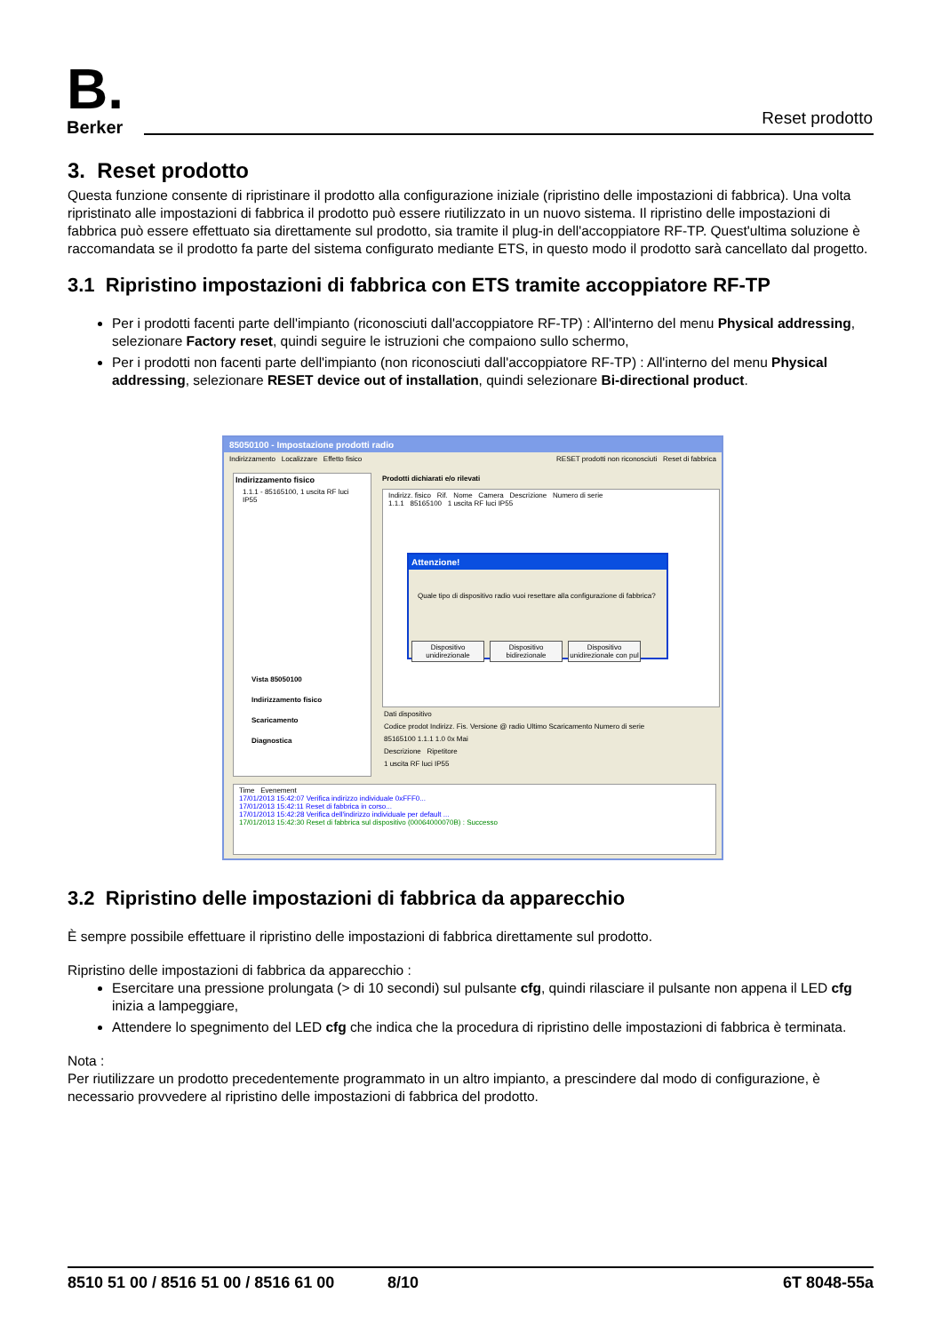B. Berker Reset prodotto
3. Reset prodotto
Questa funzione consente di ripristinare il prodotto alla configurazione iniziale (ripristino delle impostazioni di fabbrica). Una volta ripristinato alle impostazioni di fabbrica il prodotto può essere riutilizzato in un nuovo sistema. Il ripristino delle impostazioni di fabbrica può essere effettuato sia direttamente sul prodotto, sia tramite il plug-in dell'accoppiatore RF-TP. Quest'ultima soluzione è raccomandata se il prodotto fa parte del sistema configurato mediante ETS, in questo modo il prodotto sarà cancellato dal progetto.
3.1 Ripristino impostazioni di fabbrica con ETS tramite accoppiatore RF-TP
Per i prodotti facenti parte dell'impianto (riconosciuti dall'accoppiatore RF-TP) : All'interno del menu Physical addressing, selezionare Factory reset, quindi seguire le istruzioni che compaiono sullo schermo,
Per i prodotti non facenti parte dell'impianto (non riconosciuti dall'accoppiatore RF-TP) : All'interno del menu Physical addressing, selezionare RESET device out of installation, quindi selezionare Bi-directional product.
85050100 - Impostazione prodotti radio
Indirizzamento Localizzare Effetto fisico RESET prodotti non riconosciuti Reset di fabbrica
Indirizzamento fisico
1.1.1 - 85165100, 1 uscita RF luci IP55
Vista 85050100
Indirizzamento fisico
Scaricamento
Diagnostica
Prodotti dichiarati e/o rilevati
Indirizz. fisico Rif. Nome Camera Descrizione Numero di serie
1.1.1 85165100 1 uscita RF luci IP55
Attenzione!
Quale tipo di dispositivo radio vuoi resettare alla configurazione di fabbrica?
Dispositivo unidirezionale Dispositivo bidirezionale Dispositivo unidirezionale con pul
Dati dispositivo
Codice prodot Indirizz. Fis. Versione @ radio Ultimo Scaricamento Numero di serie
85165100 1.1.1 1.0 0x Mai
Descrizione Ripetitore
1 uscita RF luci IP55
Time Evenement
17/01/2013 15:42:07 Verifica indirizzo individuale 0xFFF0...
17/01/2013 15:42:11 Reset di fabbrica in corso...
17/01/2013 15:42:28 Verifica dell'indirizzo individuale per default ...
17/01/2013 15:42:30 Reset di fabbrica sul dispositivo (00064000070B) : Successo
3.2 Ripristino delle impostazioni di fabbrica da apparecchio
È sempre possibile effettuare il ripristino delle impostazioni di fabbrica direttamente sul prodotto.
Ripristino delle impostazioni di fabbrica da apparecchio :
Esercitare una pressione prolungata (> di 10 secondi) sul pulsante cfg, quindi rilasciare il pulsante non appena il LED cfg inizia a lampeggiare,
Attendere lo spegnimento del LED cfg che indica che la procedura di ripristino delle impostazioni di fabbrica è terminata.
Nota :
Per riutilizzare un prodotto precedentemente programmato in un altro impianto, a prescindere dal modo di configurazione, è necessario provvedere al ripristino delle impostazioni di fabbrica del prodotto.
8510 51 00 / 8516 51 00 / 8516 61 00 8/10 6T 8048-55a